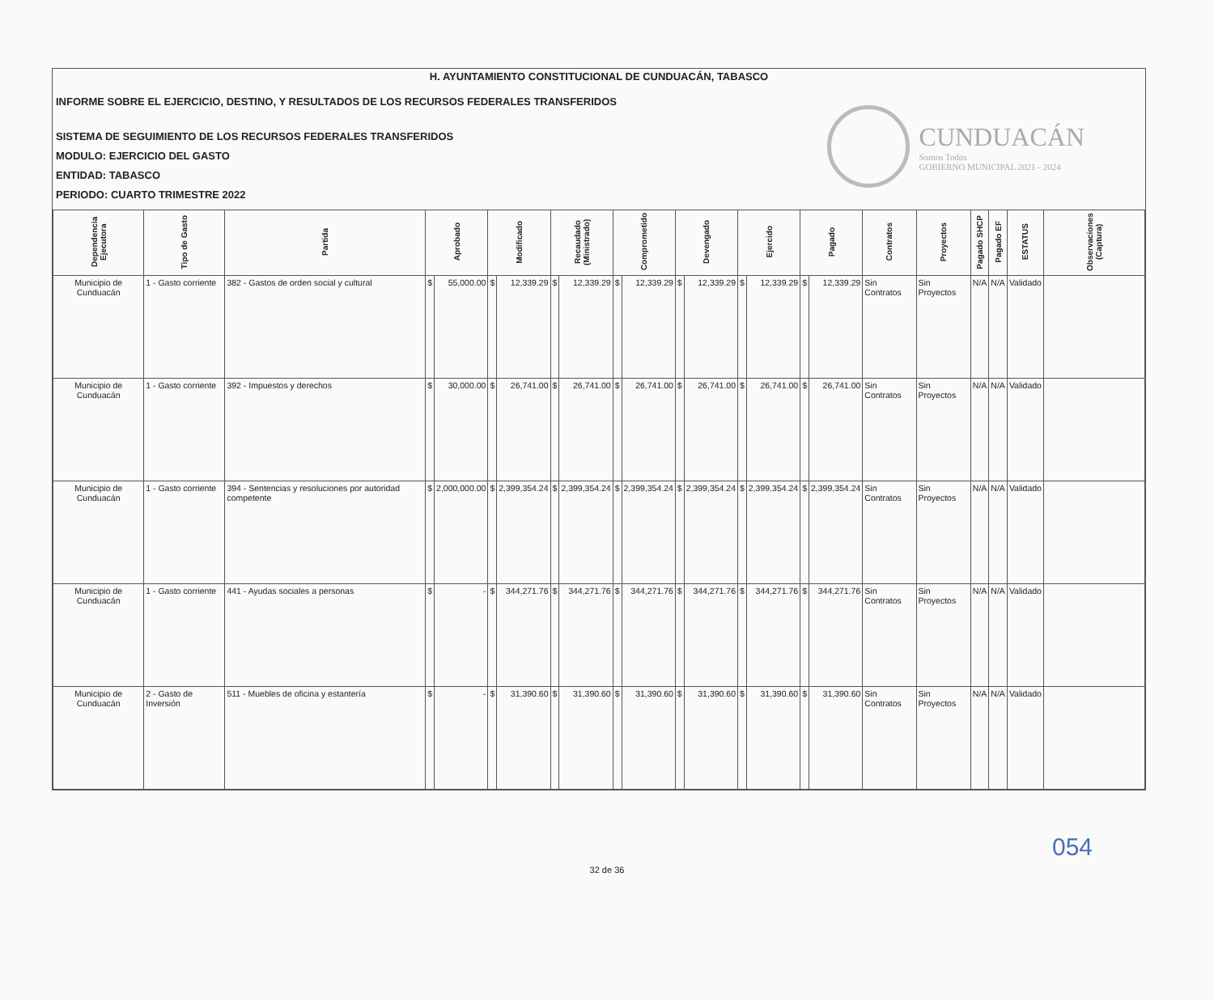H. AYUNTAMIENTO CONSTITUCIONAL DE CUNDUACÁN, TABASCO
INFORME SOBRE EL EJERCICIO, DESTINO, Y RESULTADOS DE LOS RECURSOS FEDERALES TRANSFERIDOS
SISTEMA DE SEGUIMIENTO DE LOS RECURSOS FEDERALES TRANSFERIDOS
MODULO: EJERCICIO DEL GASTO
ENTIDAD: TABASCO
PERIODO: CUARTO TRIMESTRE 2022
CUNDUACÁN
Somos Todos
GOBIERNO MUNICIPAL 2021 - 2024
| Dependencia Ejecutora | Tipo de Gasto | Partida | Aprobado | | Modificado | | Recaudado (Ministrado) | | Comprometido | | Devengado | | Ejercido | | Pagado | | Contratos | Proyectos | Pagado SHCP | Pagado EF | ESTATUS | Observaciones (Captura) |
| --- | --- | --- | --- | --- | --- | --- | --- | --- | --- | --- | --- | --- | --- | --- | --- | --- | --- | --- | --- | --- | --- | --- |
| Municipio de Cunduacán | 1 - Gasto corriente | 382 - Gastos de orden social y cultural | $ | 55,000.00 | $ | 12,339.29 | $ | 12,339.29 | $ | 12,339.29 | $ | 12,339.29 | $ | 12,339.29 | $ | 12,339.29 | Sin Contratos | Sin Proyectos | N/A | N/A | Validado | |
| Municipio de Cunduacán | 1 - Gasto corriente | 392 - Impuestos y derechos | $ | 30,000.00 | $ | 26,741.00 | $ | 26,741.00 | $ | 26,741.00 | $ | 26,741.00 | $ | 26,741.00 | $ | 26,741.00 | Sin Contratos | Sin Proyectos | N/A | N/A | Validado | |
| Municipio de Cunduacán | 1 - Gasto corriente | 394 - Sentencias y resoluciones por autoridad competente | $ | 2,000,000.00 | $ | 2,399,354.24 | $ | 2,399,354.24 | $ | 2,399,354.24 | $ | 2,399,354.24 | $ | 2,399,354.24 | $ | 2,399,354.24 | Sin Contratos | Sin Proyectos | N/A | N/A | Validado | |
| Municipio de Cunduacán | 1 - Gasto corriente | 441 - Ayudas sociales a personas | $ | - | $ | 344,271.76 | $ | 344,271.76 | $ | 344,271.76 | $ | 344,271.76 | $ | 344,271.76 | $ | 344,271.76 | Sin Contratos | Sin Proyectos | N/A | N/A | Validado | |
| Municipio de Cunduacán | 2 - Gasto de Inversión | 511 - Muebles de oficina y estantería | $ | - | $ | 31,390.60 | $ | 31,390.60 | $ | 31,390.60 | $ | 31,390.60 | $ | 31,390.60 | $ | 31,390.60 | Sin Contratos | Sin Proyectos | N/A | N/A | Validado | |
054
32 de 36